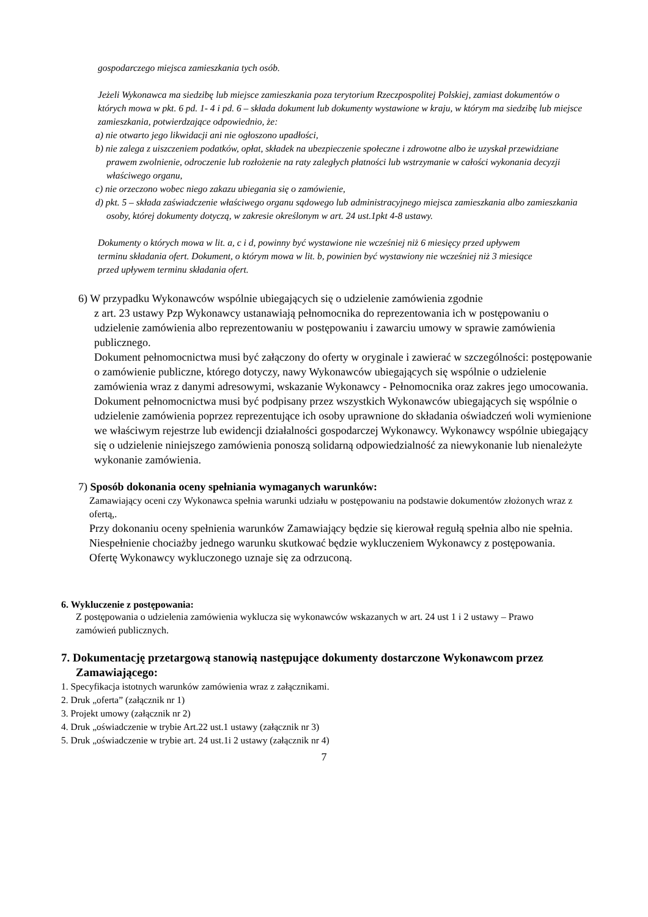gospodarczego miejsca zamieszkania tych osób.
Jeżeli Wykonawca ma siedzibę lub miejsce zamieszkania poza terytorium Rzeczpospolitej Polskiej, zamiast dokumentów o których mowa w pkt. 6 pd. 1- 4 i pd. 6 – składa dokument lub dokumenty wystawione w kraju, w którym ma siedzibę lub miejsce zamieszkania, potwierdzające odpowiednio, że:
a) nie otwarto jego likwidacji ani nie ogłoszono upadłości,
b) nie zalega z uiszczeniem podatków, opłat, składek na ubezpieczenie społeczne i zdrowotne albo że uzyskał przewidziane prawem zwolnienie, odroczenie lub rozłożenie na raty zaległych płatności lub wstrzymanie w całości wykonania decyzji właściwego organu,
c) nie orzeczono wobec niego zakazu ubiegania się o zamówienie,
d) pkt. 5 – składa zaświadczenie właściwego organu sądowego lub administracyjnego miejsca zamieszkania albo zamieszkania osoby, której dokumenty dotyczą, w zakresie określonym w art. 24 ust.1pkt 4-8 ustawy.
Dokumenty o których mowa w lit. a, c i d, powinny być wystawione nie wcześniej niż 6 miesięcy przed upływem terminu składania ofert. Dokument, o którym mowa w lit. b, powinien być wystawiony nie wcześniej niż 3 miesiące przed upływem terminu składania ofert.
6) W przypadku Wykonawców wspólnie ubiegających się o udzielenie zamówienia zgodnie
z art. 23 ustawy Pzp Wykonawcy ustanawiają pełnomocnika do reprezentowania ich w postępowaniu o udzielenie zamówienia albo reprezentowaniu w postępowaniu i zawarciu umowy w sprawie zamówienia publicznego.
Dokument pełnomocnictwa musi być załączony do oferty w oryginale i zawierać w szczególności: postępowanie o zamówienie publiczne, którego dotyczy, nawy Wykonawców ubiegających się wspólnie o udzielenie zamówienia wraz z danymi adresowymi, wskazanie Wykonawcy - Pełnomocnika oraz zakres jego umocowania. Dokument pełnomocnictwa musi być podpisany przez wszystkich Wykonawców ubiegających się wspólnie o udzielenie zamówienia poprzez reprezentujące ich osoby uprawnione do składania oświadczeń woli wymienione we właściwym rejestrze lub ewidencji działalności gospodarczej Wykonawcy. Wykonawcy wspólnie ubiegający się o udzielenie niniejszego zamówienia ponoszą solidarną odpowiedzialność za niewykonanie lub nienależyte wykonanie zamówienia.
7) Sposób dokonania oceny spełniania wymaganych warunków:
Zamawiający oceni czy Wykonawca spełnia warunki udziału w postępowaniu na podstawie dokumentów złożonych wraz z ofertą,.
Przy dokonaniu oceny spełnienia warunków Zamawiający będzie się kierował regułą spełnia albo nie spełnia.
Niespełnienie chociażby jednego warunku skutkować będzie wykluczeniem Wykonawcy z postępowania.
Ofertę Wykonawcy wykluczonego uznaje się za odrzuconą.
6. Wykluczenie z postępowania:
Z postępowania o udzielenia zamówienia wyklucza się wykonawców wskazanych w art. 24 ust 1 i 2 ustawy – Prawo zamówień publicznych.
7. Dokumentację przetargową stanowią następujące dokumenty dostarczone Wykonawcom przez Zamawiającego:
1. Specyfikacja istotnych warunków zamówienia wraz z załącznikami.
2. Druk „oferta” (załącznik nr 1)
3. Projekt umowy (załącznik nr 2)
4. Druk „oświadczenie w trybie Art.22 ust.1 ustawy (załącznik nr 3)
5. Druk „oświadczenie w trybie art. 24 ust.1i 2 ustawy (załącznik nr 4)
7